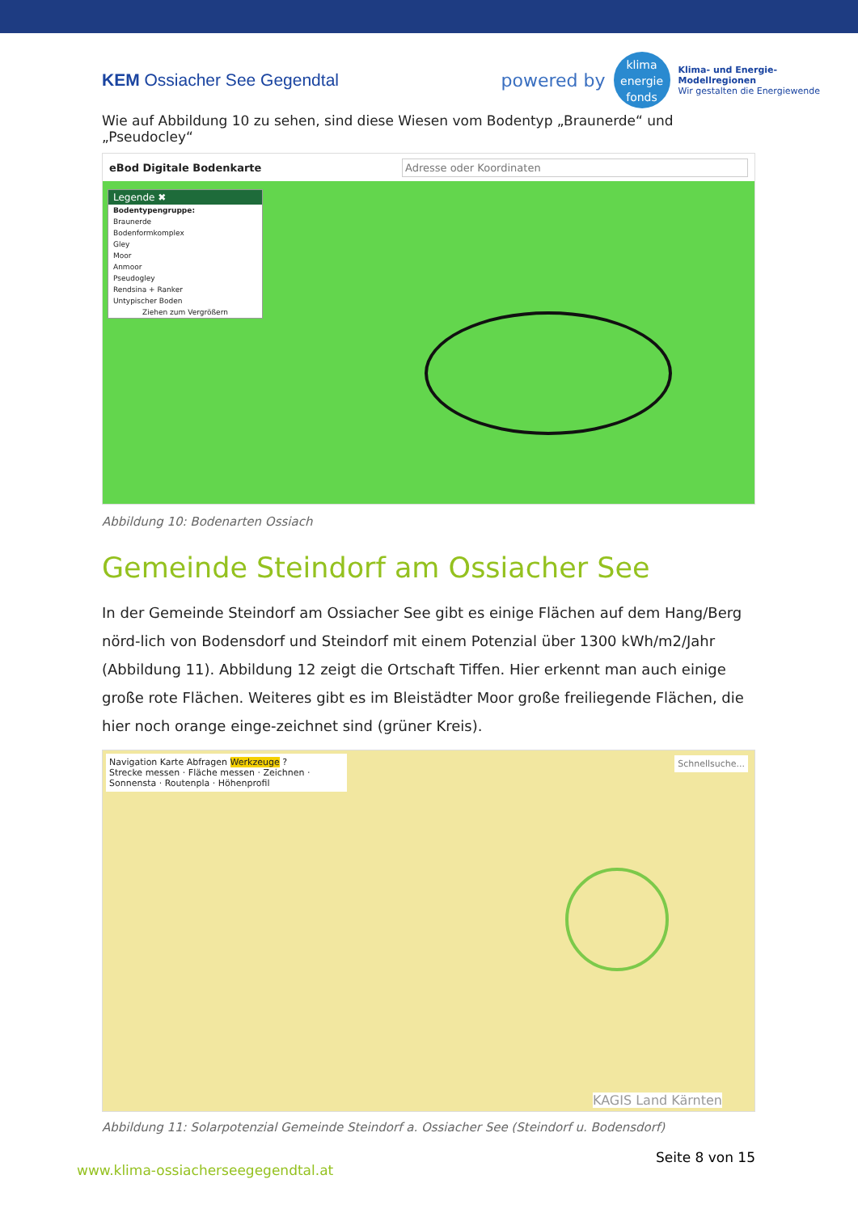KEM Ossiacher See Gegendtal
powered by
klima
energie
fonds
Klima- und Energie-
Modellregionen
Wir gestalten die Energiewende
Wie auf Abbildung 10 zu sehen, sind diese Wiesen vom Bodentyp „Braunerde“ und „Pseudocley“
eBod Digitale Bodenkarte Adresse oder Koordinaten
Legende ✖
Bodentypengruppe:
Braunerde
Bodenformkomplex
Gley
Moor
Anmoor
Pseudogley
Rendsina + Ranker
Untypischer Boden
Ziehen zum Vergrößern
Abbildung 10: Bodenarten Ossiach
Gemeinde Steindorf am Ossiacher See
In der Gemeinde Steindorf am Ossiacher See gibt es einige Flächen auf dem Hang/Berg nörd-lich von Bodensdorf und Steindorf mit einem Potenzial über 1300 kWh/m2/Jahr (Abbildung 11). Abbildung 12 zeigt die Ortschaft Tiffen. Hier erkennt man auch einige große rote Flächen. Weiteres gibt es im Bleistädter Moor große freiliegende Flächen, die hier noch orange einge-zeichnet sind (grüner Kreis).
Navigation Karte Abfragen Werkzeuge ?
Strecke messen · Fläche messen · Zeichnen · Sonnensta · Routenpla · Höhenprofil
Schnellsuche...
KAGIS Land Kärnten
Abbildung 11: Solarpotenzial Gemeinde Steindorf a. Ossiacher See (Steindorf u. Bodensdorf)
www.klima-ossiacherseegegendtal.at Seite 8 von 15